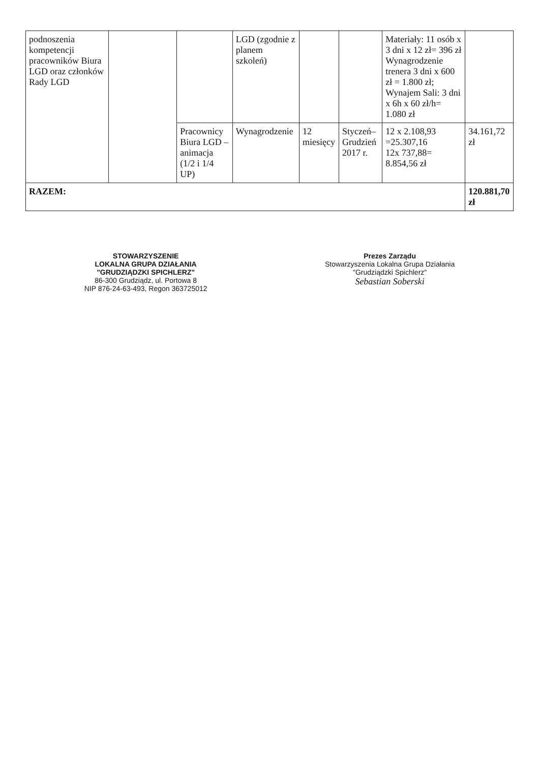| podnoszenia kompetencji pracowników Biura LGD oraz członków Rady LGD | | | LGD (zgodnie z planem szkoleń) | | | Materiały: 11 osób x 3 dni x 12 zł= 396 zł Wynagrodzenie trenera 3 dni x 600 zł = 1.800 zł; Wynajem Sali: 3 dni x 6h x 60 zł/h= 1.080 zł | |
| | | Pracownicy Biura LGD – animacja (1/2 i 1/4 UP) | Wynagrodzenie | 12 miesięcy | Styczeń– Grudzień 2017 r. | 12 x 2.108,93 =25.307,16 12x 737,88= 8.854,56 zł | 34.161,72 zł |
| RAZEM: | | | | | | | 120.881,70 zł |
STOWARZYSZENIE
LOKALNA GRUPA DZIAŁANIA
"GRUDZIĄDZKI SPICHLERZ"
86-300 Grudziądz, ul. Portowa 8
NIP 876-24-63-493, Regon 363725012
Prezes Zarządu
Stowarzyszenia Lokalna Grupa Działania
"Grudziądzki Spichlerz"
Sebastian Soberski